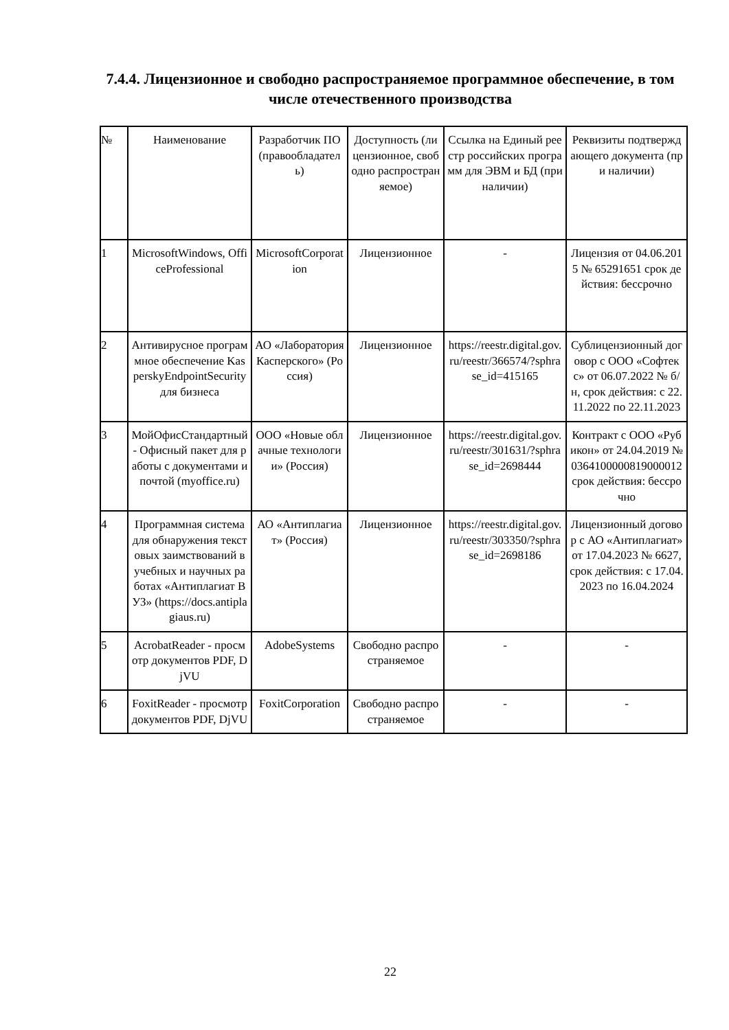7.4.4. Лицензионное и свободно распространяемое программное обеспечение, в том числе отечественного производства
| № | Наименование | Разработчик ПО (правообладатель) | Доступность (лицензионное, свободно распространяемое) | Ссылка на Единый реестр российских программ для ЭВМ и БД (при наличии) | Реквизиты подтверждающего документа (при наличии) |
| --- | --- | --- | --- | --- | --- |
| 1 | MicrosoftWindows, OfficeProfessional | MicrosoftCorporation | Лицензионное | - | Лицензия от 04.06.2015 № 65291651 срок действия: бессрочно |
| 2 | Антивирусное программное обеспечение KasperskyEndpointSecurity для бизнеса | АО «Лаборатория Касперского» (Россия) | Лицензионное | https://reestr.digital.gov.ru/reestr/366574/?sphrase_id=415165 | Сублицензионный договор с ООО «Софтекс» от 06.07.2022 № б/н, срок действия: с 22.11.2022 по 22.11.2023 |
| 3 | МойОфисСтандартный - Офисный пакет для работы с документами и почтой (myoffice.ru) | ООО «Новые облачные технологии» (Россия) | Лицензионное | https://reestr.digital.gov.ru/reestr/301631/?sphrase_id=2698444 | Контракт с ООО «Рубикон» от 24.04.2019 № 0364100000819000012 срок действия: бессрочно |
| 4 | Программная система для обнаружения текстовых заимствований в учебных и научных работах «Антиплагиат ВУЗ» (https://docs.antiplagiaus.ru) | АО «Антиплагиат» (Россия) | Лицензионное | https://reestr.digital.gov.ru/reestr/303350/?sphrase_id=2698186 | Лицензионный договор с АО «Антиплагиат» от 17.04.2023 № 6627, срок действия: с 17.04.2023 по 16.04.2024 |
| 5 | AcrobatReader - просмотр документов PDF, DjVU | AdobeSystems | Свободно распространяемое | - | - |
| 6 | FoxitReader - просмотр документов PDF, DjVU | FoxitCorporation | Свободно распространяемое | - | - |
22